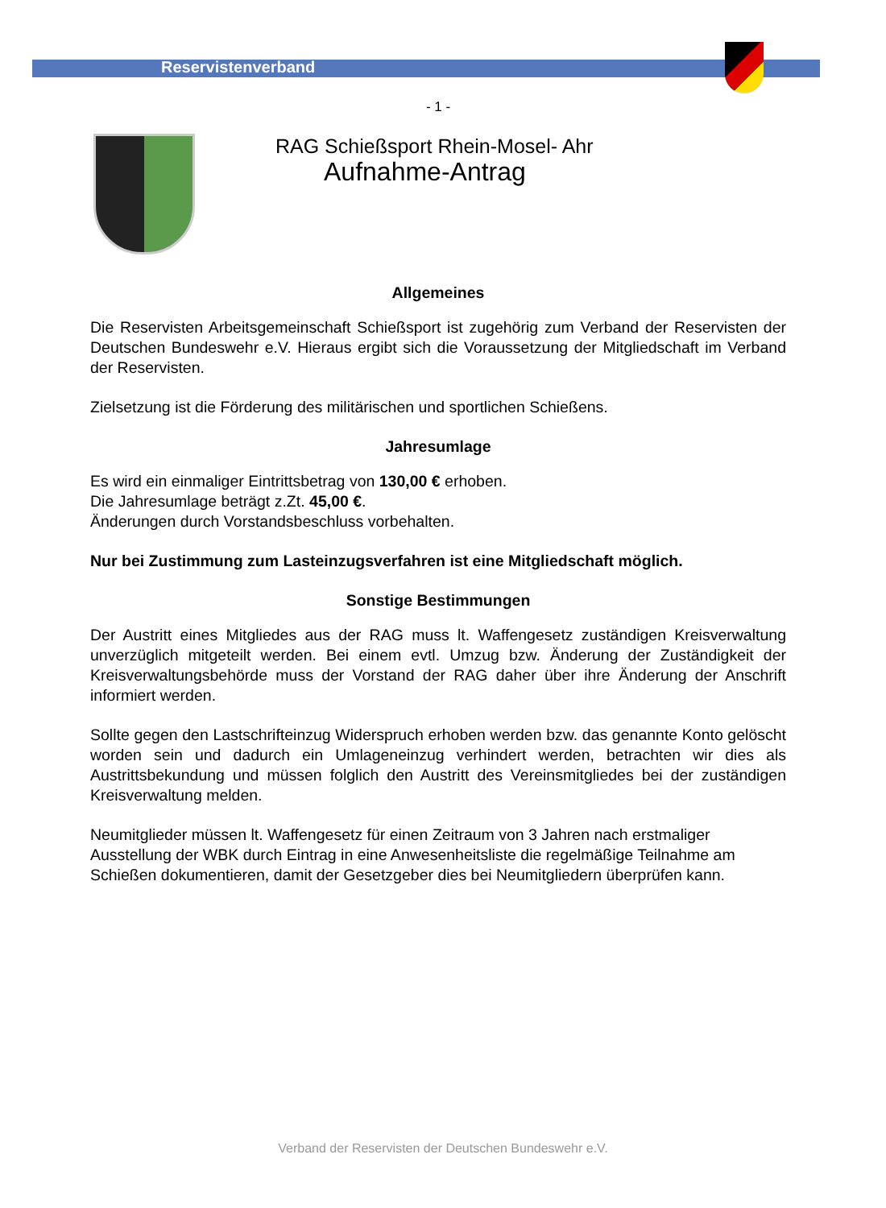Reservistenverband
- 1 -
RAG Schießsport Rhein-Mosel- Ahr
Aufnahme-Antrag
Allgemeines
Die Reservisten Arbeitsgemeinschaft Schießsport ist zugehörig zum Verband der Reservisten der Deutschen Bundeswehr e.V. Hieraus ergibt sich die Voraussetzung der Mitgliedschaft im Verband der Reservisten.
Zielsetzung ist die Förderung des militärischen und sportlichen Schießens.
Jahresumlage
Es wird ein einmaliger Eintrittsbetrag von 130,00 € erhoben.
Die Jahresumlage beträgt z.Zt. 45,00 €.
Änderungen durch Vorstandsbeschluss vorbehalten.
Nur bei Zustimmung zum Lasteinzugsverfahren ist eine Mitgliedschaft möglich.
Sonstige Bestimmungen
Der Austritt eines Mitgliedes aus der RAG muss lt. Waffengesetz zuständigen Kreisverwaltung unverzüglich mitgeteilt werden. Bei einem evtl. Umzug bzw. Änderung der Zuständigkeit der Kreisverwaltungsbehörde muss der Vorstand der RAG daher über ihre Änderung der Anschrift informiert werden.
Sollte gegen den Lastschrifteinzug Widerspruch erhoben werden bzw. das genannte Konto gelöscht worden sein und dadurch ein Umlageneinzug verhindert werden, betrachten wir dies als Austrittsbekundung und müssen folglich den Austritt des Vereinsmitgliedes bei der zuständigen Kreisverwaltung melden.
Neumitglieder müssen lt. Waffengesetz für einen Zeitraum von 3 Jahren nach erstmaliger Ausstellung der WBK durch Eintrag in eine Anwesenheitsliste die regelmäßige Teilnahme am Schießen dokumentieren, damit der Gesetzgeber dies bei Neumitgliedern überprüfen kann.
Verband der Reservisten der Deutschen Bundeswehr e.V.